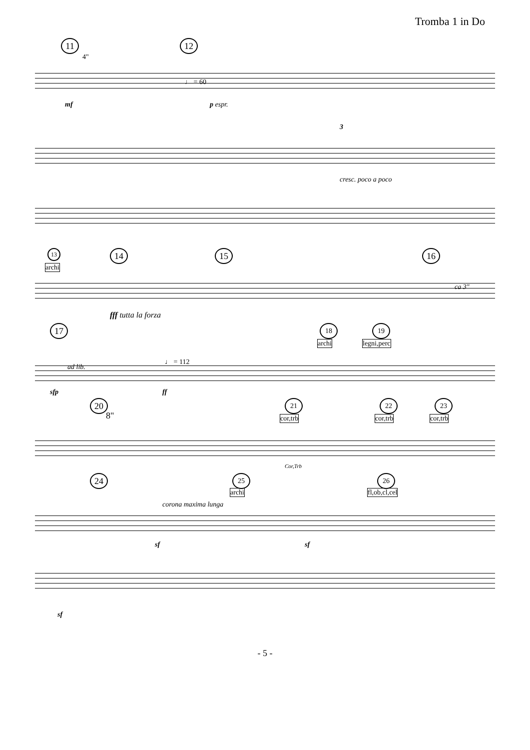Tromba 1 in Do
11
4"
12
♩ = 60
mf p espr.
3
cresc. poco a poco
13
archi
14 15 16
ca 3"
fff tutta la forza
17
ad lib.
♩ = 112
18
archi
19
legni,perc
sfp ff
20
8"
21
cor,trb
22
cor,trb
23
cor,trb
Cor,Trb
24
corona maxima lunga
25
archi
26
fl,ob,cl,cel
sf sf
sf
- 5 -